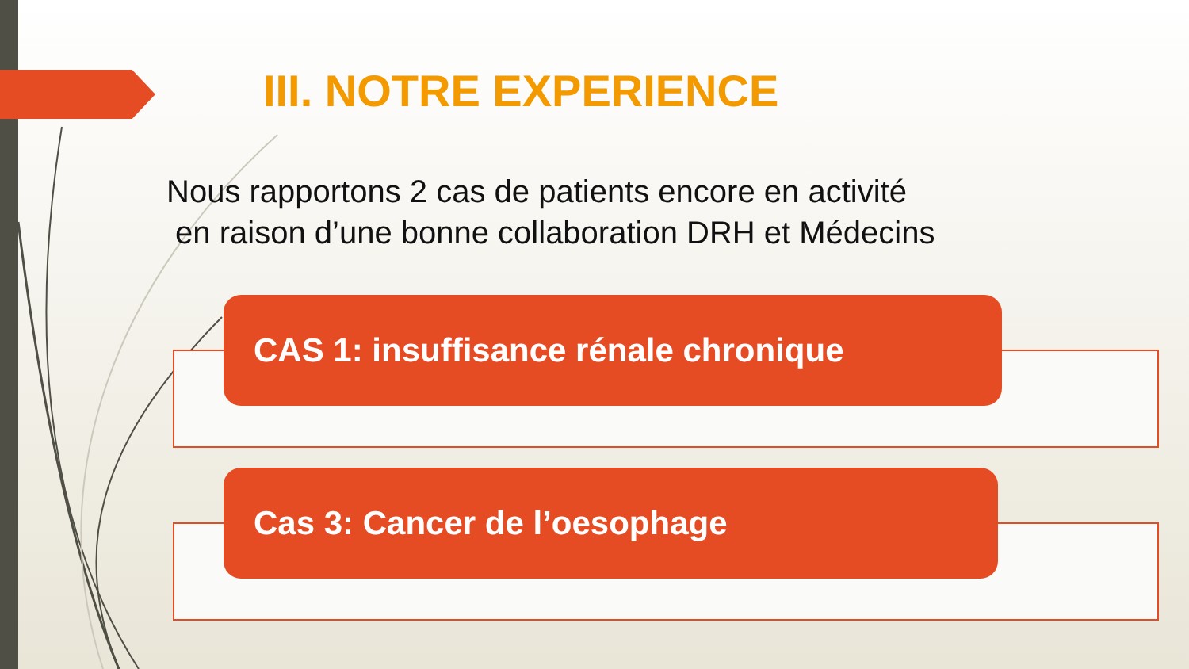III. NOTRE EXPERIENCE
Nous rapportons 2 cas de patients encore en activité
en raison d’une bonne collaboration DRH et Médecins
CAS 1: insuffisance rénale chronique
Cas 3: Cancer de l’oesophage